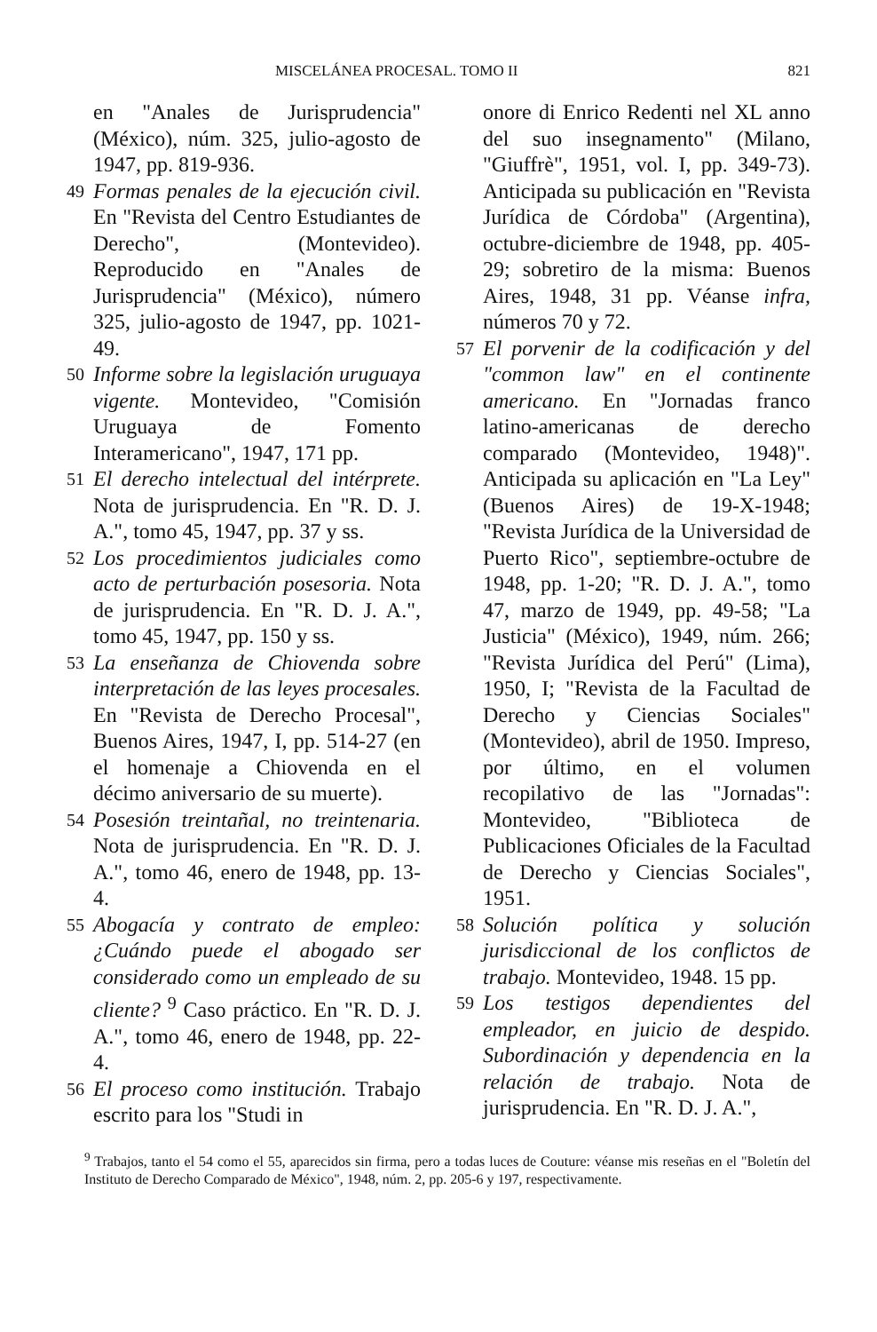MISCELÁNEA PROCESAL. TOMO II 821
en "Anales de Jurisprudencia" (México), núm. 325, julio-agosto de 1947, pp. 819-936.
49 Formas penales de la ejecución civil. En "Revista del Centro Estudiantes de Derecho", (Montevideo). Reproducido en "Anales de Jurisprudencia" (México), número 325, julio-agosto de 1947, pp. 1021-49.
50 Informe sobre la legislación uruguaya vigente. Montevideo, "Comisión Uruguaya de Fomento Interamericano", 1947, 171 pp.
51 El derecho intelectual del intérprete. Nota de jurisprudencia. En "R. D. J. A.", tomo 45, 1947, pp. 37 y ss.
52 Los procedimientos judiciales como acto de perturbación posesoria. Nota de jurisprudencia. En "R. D. J. A.", tomo 45, 1947, pp. 150 y ss.
53 La enseñanza de Chiovenda sobre interpretación de las leyes procesales. En "Revista de Derecho Procesal", Buenos Aires, 1947, I, pp. 514-27 (en el homenaje a Chiovenda en el décimo aniversario de su muerte).
54 Posesión treintañal, no treintenaria. Nota de jurisprudencia. En "R. D. J. A.", tomo 46, enero de 1948, pp. 13-4.
55 Abogacía y contrato de empleo: ¿Cuándo puede el abogado ser considerado como un empleado de su cliente? <sup>9</sup> Caso práctico. En "R. D. J. A.", tomo 46, enero de 1948, pp. 22-4.
56 El proceso como institución. Trabajo escrito para los "Studi in
onore di Enrico Redenti nel XL anno del suo insegnamento" (Milano, "Giuffrè", 1951, vol. I, pp. 349-73). Anticipada su publicación en "Revista Jurídica de Córdoba" (Argentina), octubre-diciembre de 1948, pp. 405-29; sobretiro de la misma: Buenos Aires, 1948, 31 pp. Véanse infra, números 70 y 72.
57 El porvenir de la codificación y del "common law" en el continente americano. En "Jornadas franco latino-americanas de derecho comparado (Montevideo, 1948)". Anticipada su aplicación en "La Ley" (Buenos Aires) de 19-X-1948; "Revista Jurídica de la Universidad de Puerto Rico", septiembre-octubre de 1948, pp. 1-20; "R. D. J. A.", tomo 47, marzo de 1949, pp. 49-58; "La Justicia" (México), 1949, núm. 266; "Revista Jurídica del Perú" (Lima), 1950, I; "Revista de la Facultad de Derecho y Ciencias Sociales" (Montevideo), abril de 1950. Impreso, por último, en el volumen recopilativo de las "Jornadas": Montevideo, "Biblioteca de Publicaciones Oficiales de la Facultad de Derecho y Ciencias Sociales", 1951.
58 Solución política y solución jurisdiccional de los conflictos de trabajo. Montevideo, 1948. 15 pp.
59 Los testigos dependientes del empleador, en juicio de despido. Subordinación y dependencia en la relación de trabajo. Nota de jurisprudencia. En "R. D. J. A.",
<sup>9</sup> Trabajos, tanto el 54 como el 55, aparecidos sin firma, pero a todas luces de Couture: véanse mis reseñas en el "Boletín del Instituto de Derecho Comparado de México", 1948, núm. 2, pp. 205-6 y 197, respectivamente.